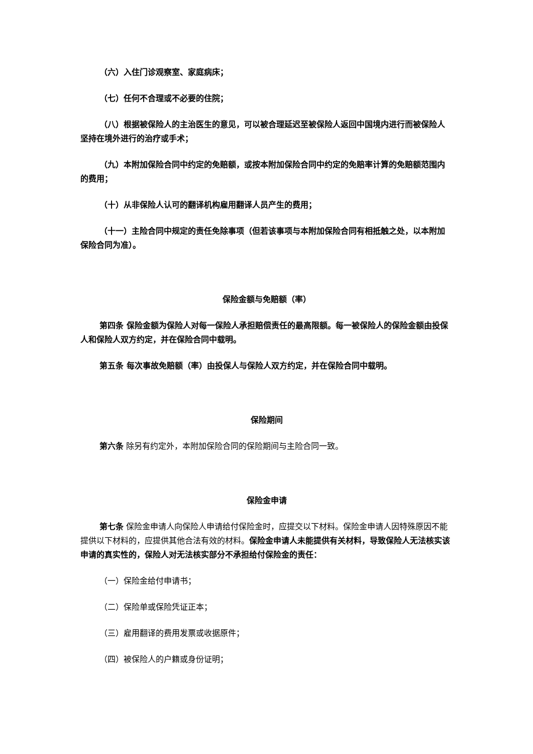（六）入住门诊观察室、家庭病床；
（七）任何不合理或不必要的住院；
（八）根据被保险人的主治医生的意见，可以被合理延迟至被保险人返回中国境内进行而被保险人坚持在境外进行的治疗或手术；
（九）本附加保险合同中约定的免赔额，或按本附加保险合同中约定的免赔率计算的免赔额范围内的费用；
（十）从非保险人认可的翻译机构雇用翻译人员产生的费用；
（十一）主险合同中规定的责任免除事项（但若该事项与本附加保险合同有相抵触之处，以本附加保险合同为准）。
保险金额与免赔额（率）
第四条 保险金额为保险人对每一保险人承担赔偿责任的最高限额。每一被保险人的保险金额由投保人和保险人双方约定，并在保险合同中载明。
第五条 每次事故免赔额（率）由投保人与保险人双方约定，并在保险合同中载明。
保险期间
第六条 除另有约定外，本附加保险合同的保险期间与主险合同一致。
保险金申请
第七条 保险金申请人向保险人申请给付保险金时，应提交以下材料。保险金申请人因特殊原因不能提供以下材料的，应提供其他合法有效的材料。保险金申请人未能提供有关材料，导致保险人无法核实该申请的真实性的，保险人对无法核实部分不承担给付保险金的责任：
（一）保险金给付申请书；
（二）保险单或保险凭证正本；
（三）雇用翻译的费用发票或收据原件；
（四）被保险人的户籍或身份证明；